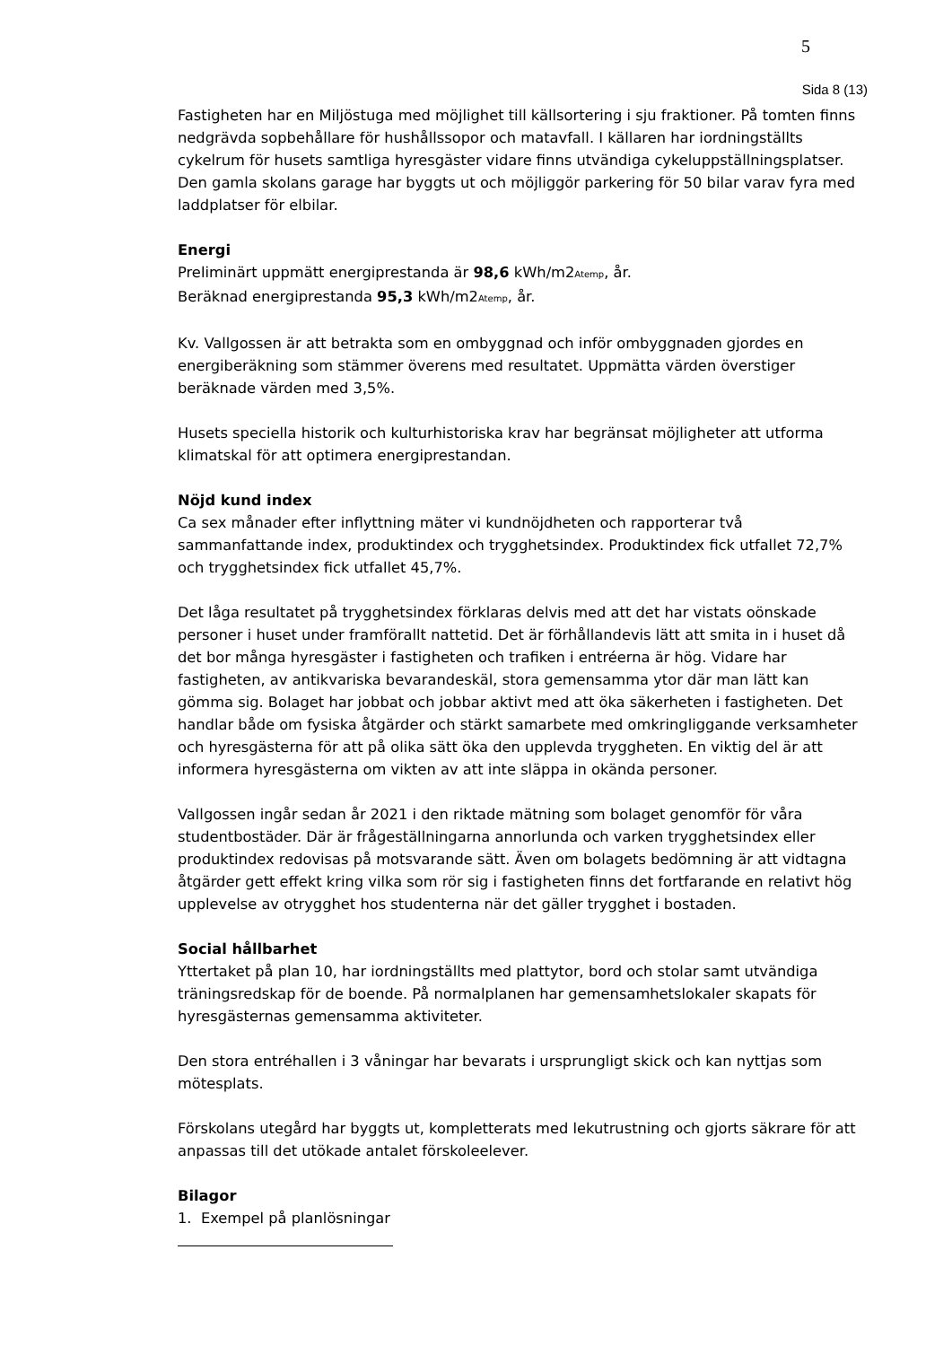5
Sida 8 (13)
Fastigheten har en Miljöstuga med möjlighet till källsortering i sju fraktioner. På tomten finns nedgrävda sopbehållare för hushållssopor och matavfall. I källaren har iordningställts cykelrum för husets samtliga hyresgäster vidare finns utvändiga cykeluppställningsplatser. Den gamla skolans garage har byggts ut och möjliggör parkering för 50 bilar varav fyra med laddplatser för elbilar.
Energi
Preliminärt uppmätt energiprestanda är 98,6 kWh/m2<sub>Atemp</sub>, år.
Beräknad energiprestanda 95,3 kWh/m2<sub>Atemp</sub>, år.
Kv. Vallgossen är att betrakta som en ombyggnad och inför ombyggnaden gjordes en energiberäkning som stämmer överens med resultatet. Uppmätta värden överstiger beräknade värden med 3,5%.
Husets speciella historik och kulturhistoriska krav har begränsat möjligheter att utforma klimatskal för att optimera energiprestandan.
Nöjd kund index
Ca sex månader efter inflyttning mäter vi kundnöjdheten och rapporterar två sammanfattande index, produktindex och trygghetsindex. Produktindex fick utfallet 72,7% och trygghetsindex fick utfallet 45,7%.
Det låga resultatet på trygghetsindex förklaras delvis med att det har vistats oönskade personer i huset under framförallt nattetid. Det är förhållandevis lätt att smita in i huset då det bor många hyresgäster i fastigheten och trafiken i entréerna är hög. Vidare har fastigheten, av antikvariska bevarandeskäl, stora gemensamma ytor där man lätt kan gömma sig. Bolaget har jobbat och jobbar aktivt med att öka säkerheten i fastigheten. Det handlar både om fysiska åtgärder och stärkt samarbete med omkringliggande verksamheter och hyresgästerna för att på olika sätt öka den upplevda tryggheten. En viktig del är att informera hyresgästerna om vikten av att inte släppa in okända personer.
Vallgossen ingår sedan år 2021 i den riktade mätning som bolaget genomför för våra studentbostäder. Där är frågeställningarna annorlunda och varken trygghetsindex eller produktindex redovisas på motsvarande sätt. Även om bolagets bedömning är att vidtagna åtgärder gett effekt kring vilka som rör sig i fastigheten finns det fortfarande en relativt hög upplevelse av otrygghet hos studenterna när det gäller trygghet i bostaden.
Social hållbarhet
Yttertaket på plan 10, har iordningställts med plattytor, bord och stolar samt utvändiga träningsredskap för de boende. På normalplanen har gemensamhetslokaler skapats för hyresgästernas gemensamma aktiviteter.
Den stora entréhallen i 3 våningar har bevarats i ursprungligt skick och kan nyttjas som mötesplats.
Förskolans utegård har byggts ut, kompletterats med lekutrustning och gjorts säkrare för att anpassas till det utökade antalet förskoleelever.
Bilagor
1. Exempel på planlösningar